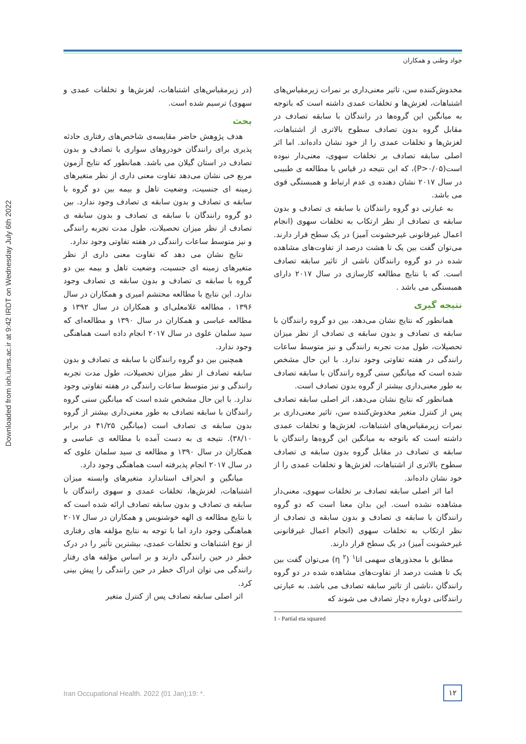جواد وطنی و همکاران
Downloaded from ioh.iums.ac.ir at 9:42 IRDT on Wednesday July 6th 2022
(در زیرمقیاس‌های اشتباهات، لغزش‌ها و تخلفات عمدی و سهوی) ترسیم شده است.
بحث
هدف پژوهش حاضر مقایسه‌ی شاخص‌های رفتاری حادثه پذیری برای رانندگان خودروهای سواری با تصادف و بدون تصادف در استان گیلان می باشد. همانطور که نتایج آزمون مربع خی نشان می‌دهد تفاوت معنی داری از نظر متغیرهای زمینه ای جنسیت، وضعیت تاهل و بیمه بین دو گروه با سابقه ی تصادف و بدون سابقه ی تصادف وجود ندارد. بین دو گروه رانندگان با سابقه ی تصادف و بدون سابقه ی تصادف از نظر میزان تحصیلات، طول مدت تجربه رانندگی و نیز متوسط ساعات رانندگی در هفته تفاوتی وجود ندارد.
نتایج نشان می دهد که تفاوت معنی داری از نظر متغیرهای زمینه ای جنسیت، وضعیت تاهل و بیمه بین دو گروه با سابقه ی تصادف و بدون سابقه ی تصادف وجود ندارد. این نتایج با مطالعه محتشم امیری و همکاران در سال ۱۳۹۶ ، مطالعه غلامعلی‌ای و همکاران در سال ۱۳۹۲ و مطالعه عباسی و همکاران در سال ۱۳۹۰ و مطالعه‌ای که سید سلمان علوی در سال ۲۰۱۷ انجام داده است هماهنگی وجود ندارد.
همچنین بین دو گروه رانندگان با سابقه ی تصادف و بدون سابقه تصادف از نظر میزان تحصیلات، طول مدت تجربه رانندگی و نیز متوسط ساعات رانندگی در هفته تفاوتی وجود ندارد. با این حال مشخص شده است که میانگین سنی گروه رانندگان با سابقه تصادف به طور معنی‌داری بیشتر از گروه بدون سابقه ی تصادف است (میانگین ۴۱/۲۵ در برابر ۳۸/۱۰). نتیجه ی به دست آمده با مطالعه ی عباسی و همکاران در سال ۱۳۹۰ و مطالعه ی سید سلمان علوی که در سال ۲۰۱۷ انجام پذیرفته است هماهنگی وجود دارد.
میانگین و انحراف استاندارد متغیرهای وابسته میزان اشتباهات، لغزش‌ها، تخلفات عمدی و سهوی رانندگان با سابقه ی تصادف و بدون سابقه تصادف ارائه شده است که با نتایج مطالعه ی الهه خوشنویس و همکاران در سال ۲۰۱۷ هماهنگی وجود دارد اما با توجه به نتایج مؤلفه های رفتاری از نوع اشتباهات و تخلفات عمدی، بیشترین تأثیر را در درک خطر در حین رانندگی دارند و بر اساس مؤلفه های رفتار رانندگی می توان ادراک خطر در حین رانندگی را پیش بینی کرد.
اثر اصلی سابقه تصادف پس از کنترل متغیر
مخدوش‌کننده سن، تاثیر معنی‌داری بر نمرات زیرمقیاس‌های اشتباهات، لغزش‌ها و تخلفات عمدی داشته است که باتوجه به میانگین این گروه‌ها در رانندگان با سابقه تصادف در مقابل گروه بدون تصادف سطوح بالاتری از اشتباهات، لغزش‌ها و تخلفات عمدی را از خود نشان داده‌اند. اما اثر اصلی سابقه تصادف بر تخلفات سهوی، معنی‌دار نبوده است(P>۰/۰۵)، که این نتیجه در قیاس با مطالعه ی طبیبی در سال ۲۰۱۷ نشان دهنده ی عدم ارتباط و همبستگی قوی می باشد.
به عبارتی دو گروه رانندگان با سابقه ی تصادف و بدون سابقه ی تصادف از نظر ارتکاب به تخلفات سهوی (انجام اعمال غیرقانونی غیرخشونت آمیز) در یک سطح قرار دارند. می‌توان گفت بین یک تا هشت درصد از تفاوت‌های مشاهده شده در دو گروه رانندگان ناشی از تاثیر سابقه تصادف است. که با نتایج مطالعه کارسازی در سال ۲۰۱۷ دارای همبستگی می باشد .
نتیجه گیری
همانطور که نتایج نشان می‌دهد، بین دو گروه رانندگان با سابقه ی تصادف و بدون سابقه ی تصادف از نظر میزان تحصیلات، طول مدت تجربه رانندگی و نیز متوسط ساعات رانندگی در هفته تفاوتی وجود ندارد. با این حال مشخص شده است که میانگین سنی گروه رانندگان با سابقه تصادف به طور معنی‌داری بیشتر از گروه بدون تصادف است.
همانطور که نتایج نشان می‌دهد، اثر اصلی سابقه تصادف پس از کنترل متغیر مخدوش‌کننده سن، تاثیر معنی‌داری بر نمرات زیرمقیاس‌های اشتباهات، لغزش‌ها و تخلفات عمدی داشته است که باتوجه به میانگین این گروه‌ها رانندگان با سابقه ی تصادف در مقابل گروه بدون سابقه ی تصادف سطوح بالاتری از اشتباهات، لغزش‌ها و تخلفات عمدی را از خود نشان داده‌اند.
اما اثر اصلی سابقه تصادف بر تخلفات سهوی، معنی‌دار مشاهده نشده است. این بدان معنا است که دو گروه رانندگان با سابقه ی تصادف و بدون سابقه ی تصادف از نظر ارتکاب به تخلفات سهوی (انجام اعمال غیرقانونی غیرخشونت آمیز) در یک سطح قرار دارند.
مطابق با مجذورهای سهمی اتا<sup>۱</sup> (<sup>۲</sup> η) می‌توان گفت بین یک تا هشت درصد از تفاوت‌های مشاهده شده در دو گروه رانندگان ،ناشی از تاثیر سابقه تصادف می باشد. به عبارتی رانندگانی دوباره دچار تصادف می شوند که
1 - Partial eta squared
Iran Occupational Health. 2022 (01 Jan);19: *.
۱۲